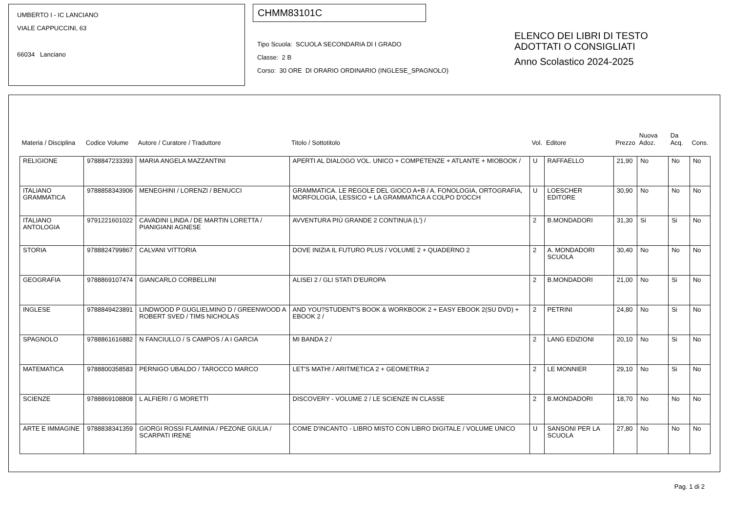UMBERTO I - IC LANCIANO
VIALE CAPPUCCINI, 63
66034 Lanciano
CHMM83101C
Tipo Scuola: SCUOLA SECONDARIA DI I GRADO
Classe: 2 B
Corso: 30 ORE DI ORARIO ORDINARIO (INGLESE_SPAGNOLO)
ELENCO DEI LIBRI DI TESTO
ADOTTATI O CONSIGLIATI
Anno Scolastico 2024-2025
| Materia / Disciplina | Codice Volume | Autore / Curatore / Traduttore | Titolo / Sottotitolo | Vol. | Editore | Prezzo | Nuova Adoz. | Da Acq. | Cons. |
| --- | --- | --- | --- | --- | --- | --- | --- | --- | --- |
| RELIGIONE | 9788847233393 | MARIA ANGELA MAZZANTINI | APERTI AL DIALOGO VOL. UNICO + COMPETENZE + ATLANTE + MIOBOOK / | U | RAFFAELLO | 21,90 | No | No | No |
| ITALIANO GRAMMATICA | 9788858343906 | MENEGHINI / LORENZI / BENUCCI | GRAMMATICA. LE REGOLE DEL GIOCO A+B / A. FONOLOGIA, ORTOGRAFIA, MORFOLOGIA, LESSICO + LA GRAMMATICA A COLPO D'OCCH | U | LOESCHER EDITORE | 30,90 | No | No | No |
| ITALIANO ANTOLOGIA | 9791221601022 | CAVADINI LINDA / DE MARTIN LORETTA / PIANIGIANI AGNESE | AVVENTURA PIÙ GRANDE 2 CONTINUA (L') / | 2 | B.MONDADORI | 31,30 | Si | Si | No |
| STORIA | 9788824799867 | CALVANI VITTORIA | DOVE INIZIA IL FUTURO PLUS / VOLUME 2 + QUADERNO 2 | 2 | A. MONDADORI SCUOLA | 30,40 | No | No | No |
| GEOGRAFIA | 9788869107474 | GIANCARLO CORBELLINI | ALISEI 2 / GLI STATI D'EUROPA | 2 | B.MONDADORI | 21,00 | No | Si | No |
| INGLESE | 9788849423891 | LINDWOOD P GUGLIELMINO D / GREENWOOD A ROBERT SVED / TIMS NICHOLAS | AND YOU?STUDENT'S BOOK & WORKBOOK 2 + EASY EBOOK 2(SU DVD) + EBOOK 2 / | 2 | PETRINI | 24,80 | No | Si | No |
| SPAGNOLO | 9788861616882 | N FANCIULLO / S CAMPOS / A I GARCIA | MI BANDA 2 / | 2 | LANG EDIZIONI | 20,10 | No | Si | No |
| MATEMATICA | 9788800358583 | PERNIGO UBALDO / TAROCCO MARCO | LET'S MATH! / ARITMETICA 2 + GEOMETRIA 2 | 2 | LE MONNIER | 29,10 | No | Si | No |
| SCIENZE | 9788869108808 | L ALFIERI / G MORETTI | DISCOVERY - VOLUME 2 / LE SCIENZE IN CLASSE | 2 | B.MONDADORI | 18,70 | No | No | No |
| ARTE E IMMAGINE | 9788838341359 | GIORGI ROSSI FLAMINIA / PEZONE GIULIA / SCARPATI IRENE | COME D'INCANTO - LIBRO MISTO CON LIBRO DIGITALE / VOLUME UNICO | U | SANSONI PER LA SCUOLA | 27,80 | No | No | No |
Pag. 1 di 2